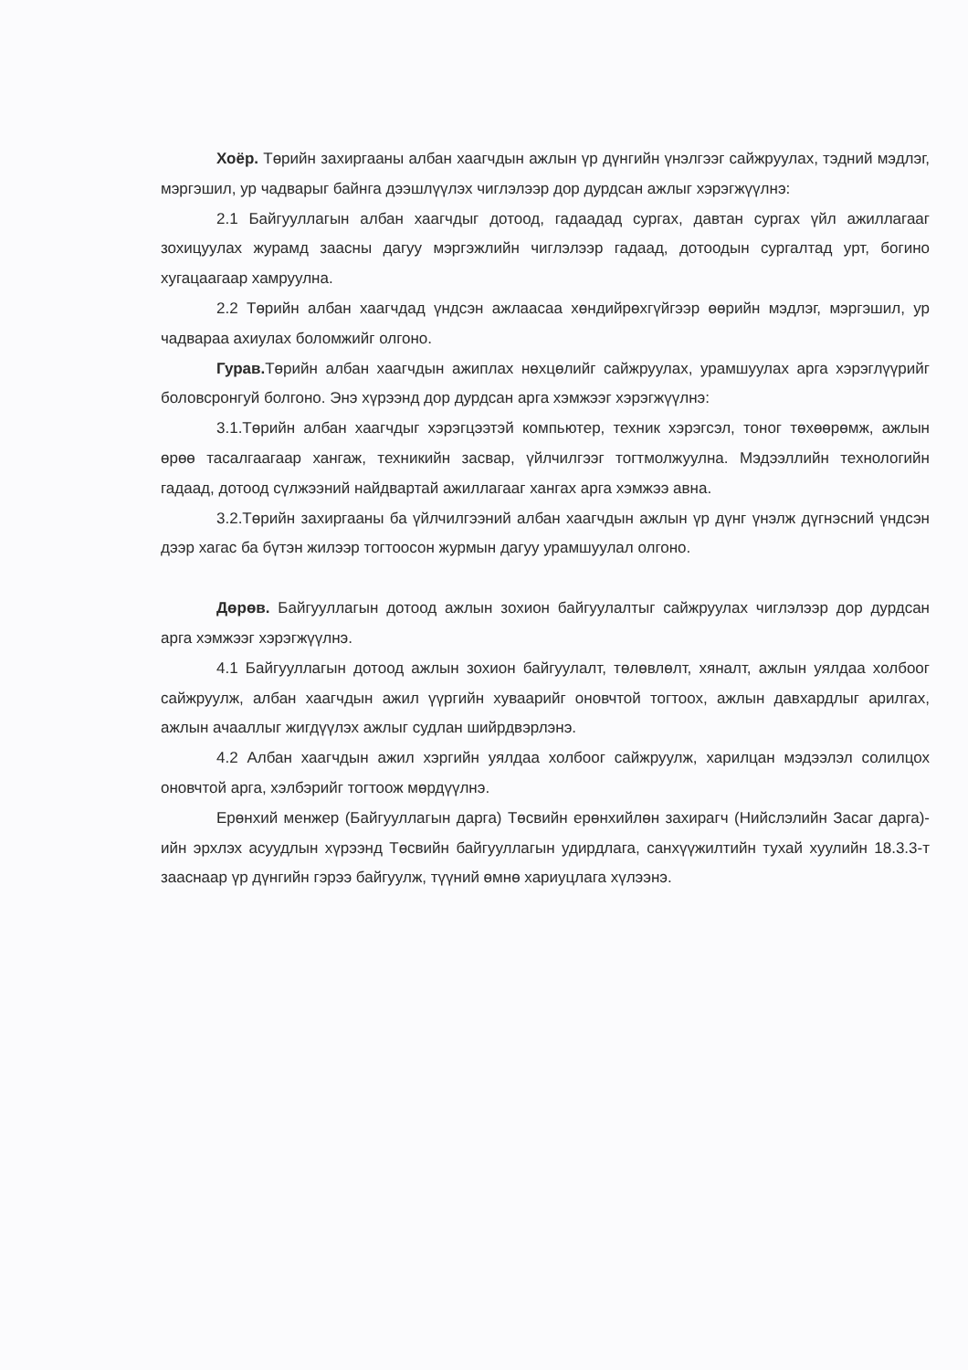Хоёр. Төрийн захиргааны албан хаагчдын ажлын үр дүнгийн үнэлгээг сайжруулах, тэдний мэдлэг, мэргэшил, ур чадварыг байнга дээшлүүлэх чиглэлээр дор дурдсан ажлыг хэрэгжүүлнэ:
2.1 Байгууллагын албан хаагчдыг дотоод, гадаадад сургах, давтан сургах үйл ажиллагааг зохицуулах журамд заасны дагуу мэргэжлийн чиглэлээр гадаад, дотоодын сургалтад урт, богино хугацаагаар хамруулна.
2.2 Төрийн албан хаагчдад үндсэн ажлаасаа хөндийрөхгүйгээр өөрийн мэдлэг, мэргэшил, ур чадвараа ахиулах боломжийг олгоно.
Гурав. Төрийн албан хаагчдын ажиплах нөхцөлийг сайжруулах, урамшуулах арга хэрэглүүрийг боловсронгуй болгоно. Энэ хүрээнд дор дурдсан арга хэмжээг хэрэгжүүлнэ:
3.1.Төрийн албан хаагчдыг хэрэгцээтэй компьютер, техник хэрэгсэл, тоног төхөөрөмж, ажлын өрөө тасалгаагаар хангаж, техникийн засвар, үйлчилгээг тогтмолжуулна. Мэдээллийн технологийн гадаад, дотоод сүлжээний найдвартай ажиллагааг хангах арга хэмжээ авна.
3.2.Төрийн захиргааны ба үйлчилгээний албан хаагчдын ажлын үр дүнг үнэлж дүгнэсний үндсэн дээр хагас ба бүтэн жилээр тогтоосон журмын дагуу урамшуулал олгоно.
Дөрөв. Байгууллагын дотоод ажлын зохион байгуулалтыг сайжруулах чиглэлээр дор дурдсан арга хэмжээг хэрэгжүүлнэ.
4.1 Байгууллагын дотоод ажлын зохион байгуулалт, төлөвлөлт, хяналт, ажлын уялдаа холбоог сайжруулж, албан хаагчдын ажил үүргийн хуваарийг оновчтой тогтоох, ажлын давхардлыг арилгах, ажлын ачааллыг жигдүүлэх ажлыг судлан шийрдвэрлэнэ.
4.2 Албан хаагчдын ажил хэргийн уялдаа холбоог сайжруулж, харилцан мэдээлэл солилцох оновчтой арга, хэлбэрийг тогтоож мөрдүүлнэ.
Ерөнхий менжер (Байгууллагын дарга) Төсвийн ерөнхийлөн захирагч (Нийслэлийн Засаг дарга)-ийн эрхлэх асуудлын хүрээнд Төсвийн байгууллагын удирдлага, санхүүжилтийн тухай хуулийн 18.3.3-т зааснаар үр дүнгийн гэрээ байгуулж, түүний өмнө хариуцлага хүлээнэ.